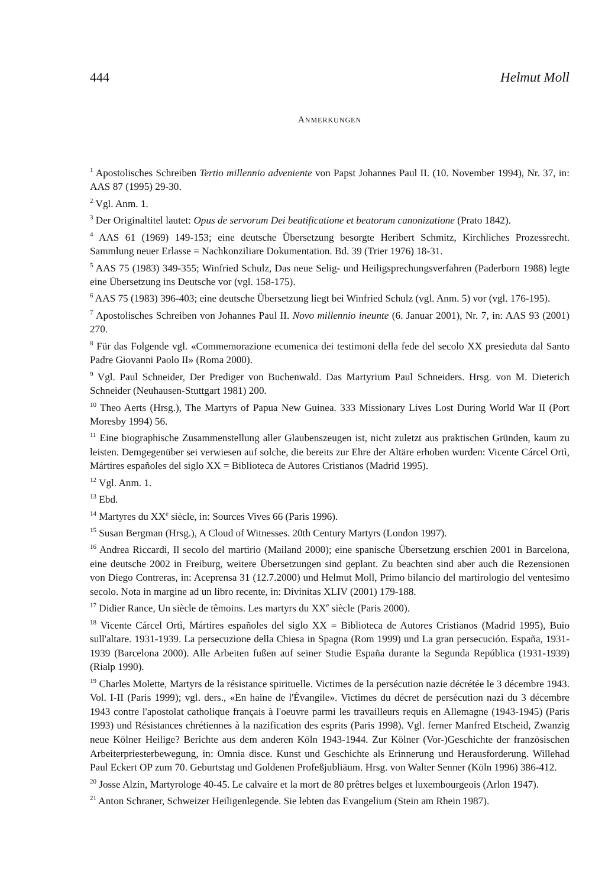444 Helmut Moll
ANMERKUNGEN
<sup>1</sup> Apostolisches Schreiben Tertio millennio adveniente von Papst Johannes Paul II. (10. November 1994), Nr. 37, in: AAS 87 (1995) 29-30.
<sup>2</sup> Vgl. Anm. 1.
<sup>3</sup> Der Originaltitel lautet: Opus de servorum Dei beatificatione et beatorum canonizatione (Prato 1842).
<sup>4</sup> AAS 61 (1969) 149-153; eine deutsche Übersetzung besorgte Heribert Schmitz, Kirchliches Prozessrecht. Sammlung neuer Erlasse = Nachkonziliare Dokumentation. Bd. 39 (Trier 1976) 18-31.
<sup>5</sup> AAS 75 (1983) 349-355; Winfried Schulz, Das neue Selig- und Heiligsprechungsverfahren (Paderborn 1988) legte eine Übersetzung ins Deutsche vor (vgl. 158-175).
<sup>6</sup> AAS 75 (1983) 396-403; eine deutsche Übersetzung liegt bei Winfried Schulz (vgl. Anm. 5) vor (vgl. 176-195).
<sup>7</sup> Apostolisches Schreiben von Johannes Paul II. Novo millennio ineunte (6. Januar 2001), Nr. 7, in: AAS 93 (2001) 270.
<sup>8</sup> Für das Folgende vgl. «Commemorazione ecumenica dei testimoni della fede del secolo XX presieduta dal Santo Padre Giovanni Paolo II» (Roma 2000).
<sup>9</sup> Vgl. Paul Schneider, Der Prediger von Buchenwald. Das Martyrium Paul Schneiders. Hrsg. von M. Dieterich Schneider (Neuhausen-Stuttgart 1981) 200.
<sup>10</sup> Theo Aerts (Hrsg.), The Martyrs of Papua New Guinea. 333 Missionary Lives Lost During World War II (Port Moresby 1994) 56.
<sup>11</sup> Eine biographische Zusammenstellung aller Glaubenszeugen ist, nicht zuletzt aus praktischen Gründen, kaum zu leisten. Demgegenüber sei verwiesen auf solche, die bereits zur Ehre der Altäre erhoben wurden: Vicente Cárcel Ortì, Mártires españoles del siglo XX = Biblioteca de Autores Cristianos (Madrid 1995).
<sup>12</sup> Vgl. Anm. 1.
<sup>13</sup> Ebd.
<sup>14</sup> Martyres du XX<sup>e</sup> siècle, in: Sources Vives 66 (Paris 1996).
<sup>15</sup> Susan Bergman (Hrsg.), A Cloud of Witnesses. 20th Century Martyrs (London 1997).
<sup>16</sup> Andrea Riccardi, Il secolo del martirio (Mailand 2000); eine spanische Übersetzung erschien 2001 in Barcelona, eine deutsche 2002 in Freiburg, weitere Übersetzungen sind geplant. Zu beachten sind aber auch die Rezensionen von Diego Contreras, in: Aceprensa 31 (12.7.2000) und Helmut Moll, Primo bilancio del martirologio del ventesimo secolo. Nota in margine ad un libro recente, in: Divinitas XLIV (2001) 179-188.
<sup>17</sup> Didier Rance, Un siècle de têmoins. Les martyrs du XX<sup>e</sup> siècle (Paris 2000).
<sup>18</sup> Vicente Cárcel Ortì, Mártires españoles del siglo XX = Biblioteca de Autores Cristianos (Madrid 1995), Buio sull'altare. 1931-1939. La persecuzione della Chiesa in Spagna (Rom 1999) und La gran persecución. España, 1931-1939 (Barcelona 2000). Alle Arbeiten fußen auf seiner Studie España durante la Segunda República (1931-1939) (Rialp 1990).
<sup>19</sup> Charles Molette, Martyrs de la résistance spirituelle. Victimes de la persécution nazie décrétée le 3 décembre 1943. Vol. I-II (Paris 1999); vgl. ders., «En haine de l'Évangile». Victimes du décret de persécution nazi du 3 décembre 1943 contre l'apostolat catholique français à l'oeuvre parmi les travailleurs requis en Allemagne (1943-1945) (Paris 1993) und Résistances chrétiennes à la nazification des esprits (Paris 1998). Vgl. ferner Manfred Etscheid, Zwanzig neue Kölner Heilige? Berichte aus dem anderen Köln 1943-1944. Zur Kölner (Vor-)Geschichte der französischen Arbeiterpriesterbewegung, in: Omnia disce. Kunst und Geschichte als Erinnerung und Herausforderung. Willehad Paul Eckert OP zum 70. Geburtstag und Goldenen Profeßjubliäum. Hrsg. von Walter Senner (Köln 1996) 386-412.
<sup>20</sup> Josse Alzin, Martyrologe 40-45. Le calvaire et la mort de 80 prêtres belges et luxembourgeois (Arlon 1947).
<sup>21</sup> Anton Schraner, Schweizer Heiligenlegende. Sie lebten das Evangelium (Stein am Rhein 1987).